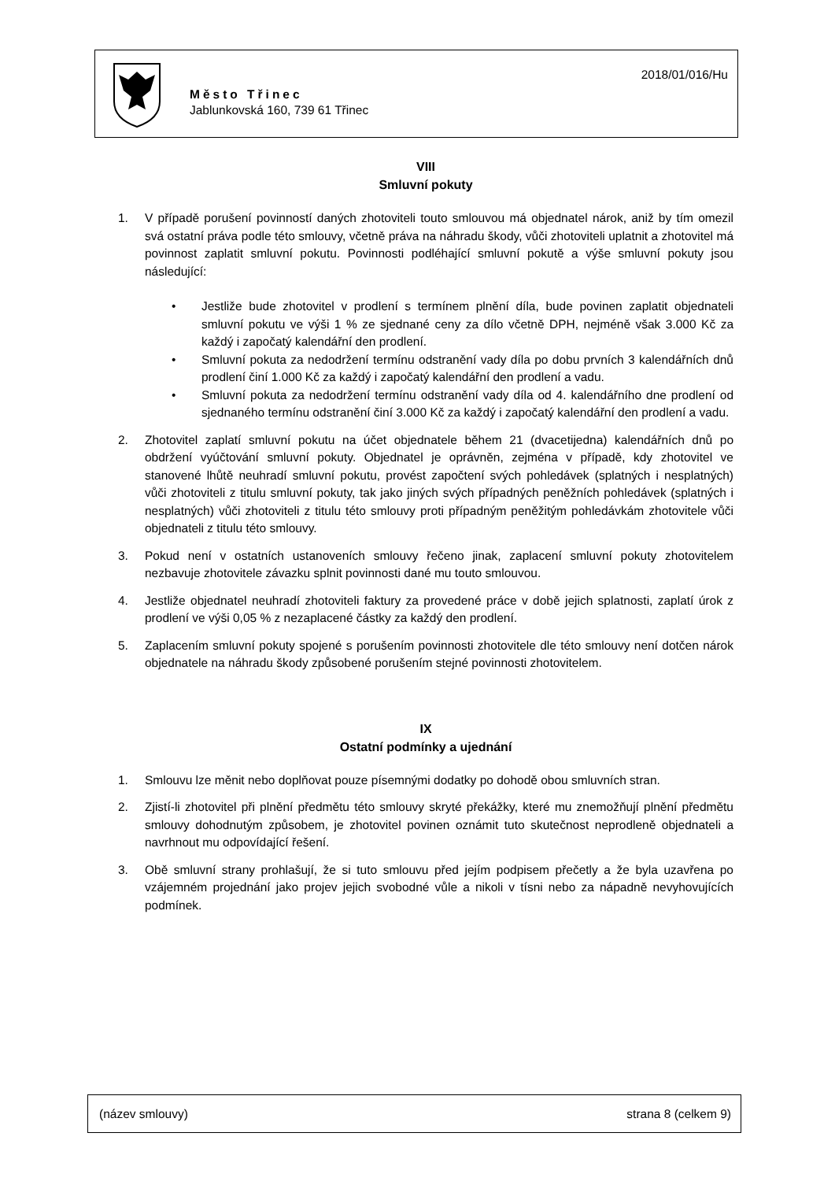Město Třinec
Jablunkovská 160, 739 61 Třinec
2018/01/016/Hu
VIII
Smluvní pokuty
1. V případě porušení povinností daných zhotoviteli touto smlouvou má objednatel nárok, aniž by tím omezil svá ostatní práva podle této smlouvy, včetně práva na náhradu škody, vůči zhotoviteli uplatnit a zhotovitel má povinnost zaplatit smluvní pokutu. Povinnosti podléhající smluvní pokutě a výše smluvní pokuty jsou následující:
• Jestliže bude zhotovitel v prodlení s termínem plnění díla, bude povinen zaplatit objednateli smluvní pokutu ve výši 1 % ze sjednané ceny za dílo včetně DPH, nejméně však 3.000 Kč za každý i započatý kalendářní den prodlení.
• Smluvní pokuta za nedodržení termínu odstranění vady díla po dobu prvních 3 kalendářních dnů prodlení činí 1.000 Kč za každý i započatý kalendářní den prodlení a vadu.
• Smluvní pokuta za nedodržení termínu odstranění vady díla od 4. kalendářního dne prodlení od sjednaného termínu odstranění činí 3.000 Kč za každý i započatý kalendářní den prodlení a vadu.
2. Zhotovitel zaplatí smluvní pokutu na účet objednatele během 21 (dvacetijedna) kalendářních dnů po obdržení vyúčtování smluvní pokuty. Objednatel je oprávněn, zejména v případě, kdy zhotovitel ve stanovené lhůtě neuhradí smluvní pokutu, provést započtení svých pohledávek (splatných i nesplatných) vůči zhotoviteli z titulu smluvní pokuty, tak jako jiných svých případných peněžních pohledávek (splatných i nesplatných) vůči zhotoviteli z titulu této smlouvy proti případným peněžitým pohledávkám zhotovitele vůči objednateli z titulu této smlouvy.
3. Pokud není v ostatních ustanoveních smlouvy řečeno jinak, zaplacení smluvní pokuty zhotovitelem nezbavuje zhotovitele závazku splnit povinnosti dané mu touto smlouvou.
4. Jestliže objednatel neuhradí zhotoviteli faktury za provedené práce v době jejich splatnosti, zaplatí úrok z prodlení ve výši 0,05 % z nezaplacené částky za každý den prodlení.
5. Zaplacením smluvní pokuty spojené s porušením povinnosti zhotovitele dle této smlouvy není dotčen nárok objednatele na náhradu škody způsobené porušením stejné povinnosti zhotovitelem.
IX
Ostatní podmínky a ujednání
1. Smlouvu lze měnit nebo doplňovat pouze písemnými dodatky po dohodě obou smluvních stran.
2. Zjistí-li zhotovitel při plnění předmětu této smlouvy skryté překážky, které mu znemožňují plnění předmětu smlouvy dohodnutým způsobem, je zhotovitel povinen oznámit tuto skutečnost neprodleně objednateli a navrhnout mu odpovídající řešení.
3. Obě smluvní strany prohlašují, že si tuto smlouvu před jejím podpisem přečetly a že byla uzavřena po vzájemném projednání jako projev jejich svobodné vůle a nikoli v tísni nebo za nápadně nevyhovujících podmínek.
(název smlouvy) strana 8 (celkem 9)